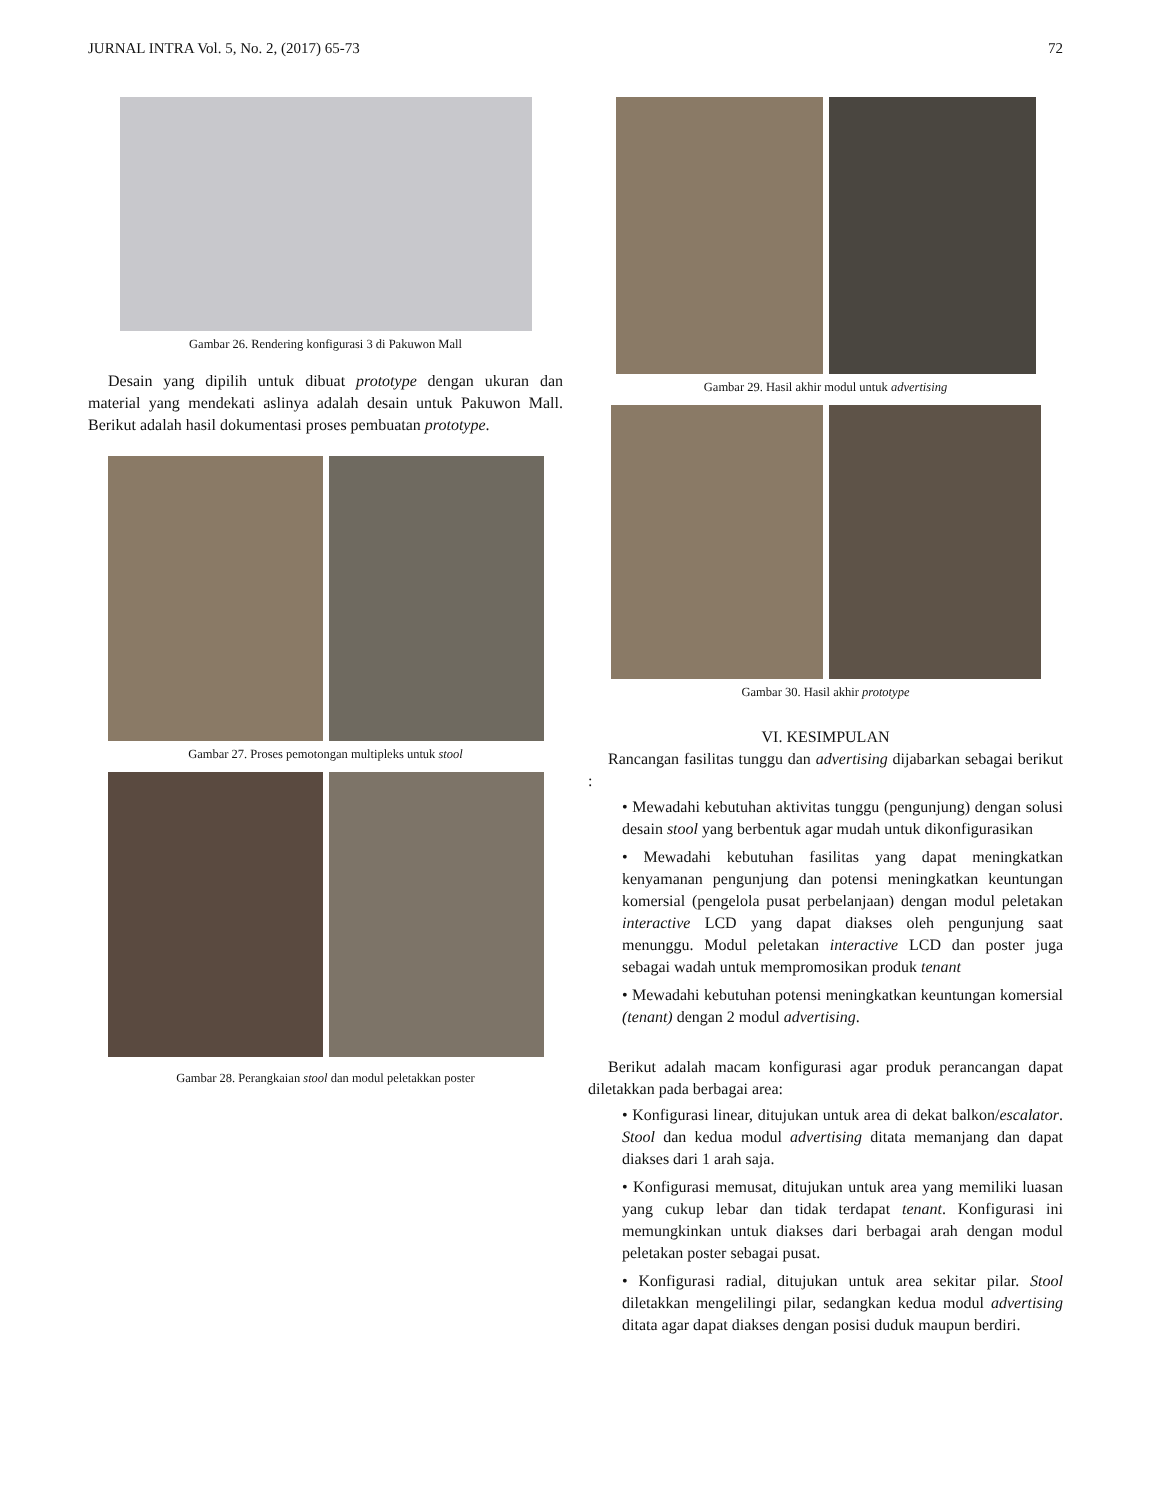JURNAL INTRA Vol. 5, No. 2, (2017) 65-73 72
Gambar 26. Rendering konfigurasi 3 di Pakuwon Mall
Desain yang dipilih untuk dibuat prototype dengan ukuran dan material yang mendekati aslinya adalah desain untuk Pakuwon Mall. Berikut adalah hasil dokumentasi proses pembuatan prototype.
Gambar 27. Proses pemotongan multipleks untuk stool
Gambar 28. Perangkaian stool dan modul peletakkan poster
Gambar 29. Hasil akhir modul untuk advertising
Gambar 30. Hasil akhir prototype
VI. KESIMPULAN
Rancangan fasilitas tunggu dan advertising dijabarkan sebagai berikut :
• Mewadahi kebutuhan aktivitas tunggu (pengunjung) dengan solusi desain stool yang berbentuk agar mudah untuk dikonfigurasikan
• Mewadahi kebutuhan fasilitas yang dapat meningkatkan kenyamanan pengunjung dan potensi meningkatkan keuntungan komersial (pengelola pusat perbelanjaan) dengan modul peletakan interactive LCD yang dapat diakses oleh pengunjung saat menunggu. Modul peletakan interactive LCD dan poster juga sebagai wadah untuk mempromosikan produk tenant
• Mewadahi kebutuhan potensi meningkatkan keuntungan komersial (tenant) dengan 2 modul advertising.
Berikut adalah macam konfigurasi agar produk perancangan dapat diletakkan pada berbagai area:
• Konfigurasi linear, ditujukan untuk area di dekat balkon/escalator. Stool dan kedua modul advertising ditata memanjang dan dapat diakses dari 1 arah saja.
• Konfigurasi memusat, ditujukan untuk area yang memiliki luasan yang cukup lebar dan tidak terdapat tenant. Konfigurasi ini memungkinkan untuk diakses dari berbagai arah dengan modul peletakan poster sebagai pusat.
• Konfigurasi radial, ditujukan untuk area sekitar pilar. Stool diletakkan mengelilingi pilar, sedangkan kedua modul advertising ditata agar dapat diakses dengan posisi duduk maupun berdiri.